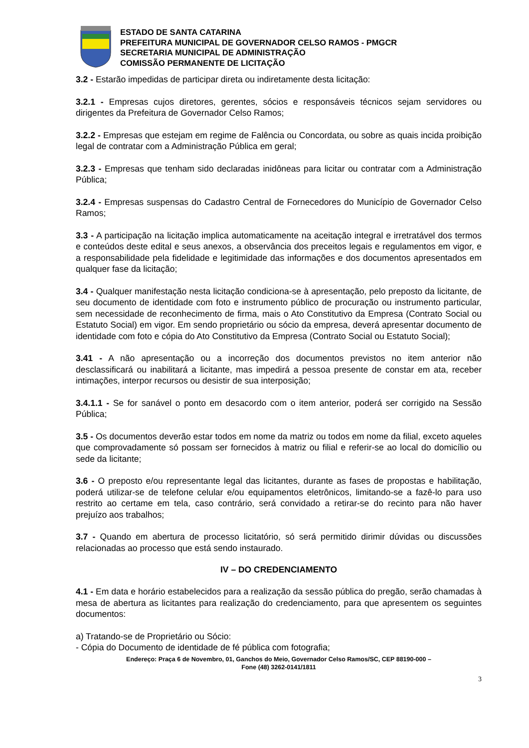ESTADO DE SANTA CATARINA
PREFEITURA MUNICIPAL DE GOVERNADOR CELSO RAMOS - PMGCR
SECRETARIA MUNICIPAL DE ADMINISTRAÇÃO
COMISSÃO PERMANENTE DE LICITAÇÃO
3.2 - Estarão impedidas de participar direta ou indiretamente desta licitação:
3.2.1 - Empresas cujos diretores, gerentes, sócios e responsáveis técnicos sejam servidores ou dirigentes da Prefeitura de Governador Celso Ramos;
3.2.2 - Empresas que estejam em regime de Falência ou Concordata, ou sobre as quais incida proibição legal de contratar com a Administração Pública em geral;
3.2.3 - Empresas que tenham sido declaradas inidôneas para licitar ou contratar com a Administração Pública;
3.2.4 - Empresas suspensas do Cadastro Central de Fornecedores do Município de Governador Celso Ramos;
3.3 - A participação na licitação implica automaticamente na aceitação integral e irretratável dos termos e conteúdos deste edital e seus anexos, a observância dos preceitos legais e regulamentos em vigor, e a responsabilidade pela fidelidade e legitimidade das informações e dos documentos apresentados em qualquer fase da licitação;
3.4 - Qualquer manifestação nesta licitação condiciona-se à apresentação, pelo preposto da licitante, de seu documento de identidade com foto e instrumento público de procuração ou instrumento particular, sem necessidade de reconhecimento de firma, mais o Ato Constitutivo da Empresa (Contrato Social ou Estatuto Social) em vigor. Em sendo proprietário ou sócio da empresa, deverá apresentar documento de identidade com foto e cópia do Ato Constitutivo da Empresa (Contrato Social ou Estatuto Social);
3.41 - A não apresentação ou a incorreção dos documentos previstos no item anterior não desclassificará ou inabilitará a licitante, mas impedirá a pessoa presente de constar em ata, receber intimações, interpor recursos ou desistir de sua interposição;
3.4.1.1 - Se for sanável o ponto em desacordo com o item anterior, poderá ser corrigido na Sessão Pública;
3.5 - Os documentos deverão estar todos em nome da matriz ou todos em nome da filial, exceto aqueles que comprovadamente só possam ser fornecidos à matriz ou filial e referir-se ao local do domicílio ou sede da licitante;
3.6 - O preposto e/ou representante legal das licitantes, durante as fases de propostas e habilitação, poderá utilizar-se de telefone celular e/ou equipamentos eletrônicos, limitando-se a fazê-lo para uso restrito ao certame em tela, caso contrário, será convidado a retirar-se do recinto para não haver prejuízo aos trabalhos;
3.7 - Quando em abertura de processo licitatório, só será permitido dirimir dúvidas ou discussões relacionadas ao processo que está sendo instaurado.
IV – DO CREDENCIAMENTO
4.1 - Em data e horário estabelecidos para a realização da sessão pública do pregão, serão chamadas à mesa de abertura as licitantes para realização do credenciamento, para que apresentem os seguintes documentos:
a) Tratando-se de Proprietário ou Sócio:
- Cópia do Documento de identidade de fé pública com fotografia;
Endereço: Praça 6 de Novembro, 01, Ganchos do Meio, Governador Celso Ramos/SC, CEP 88190-000 –
Fone (48) 3262-0141/1811
3